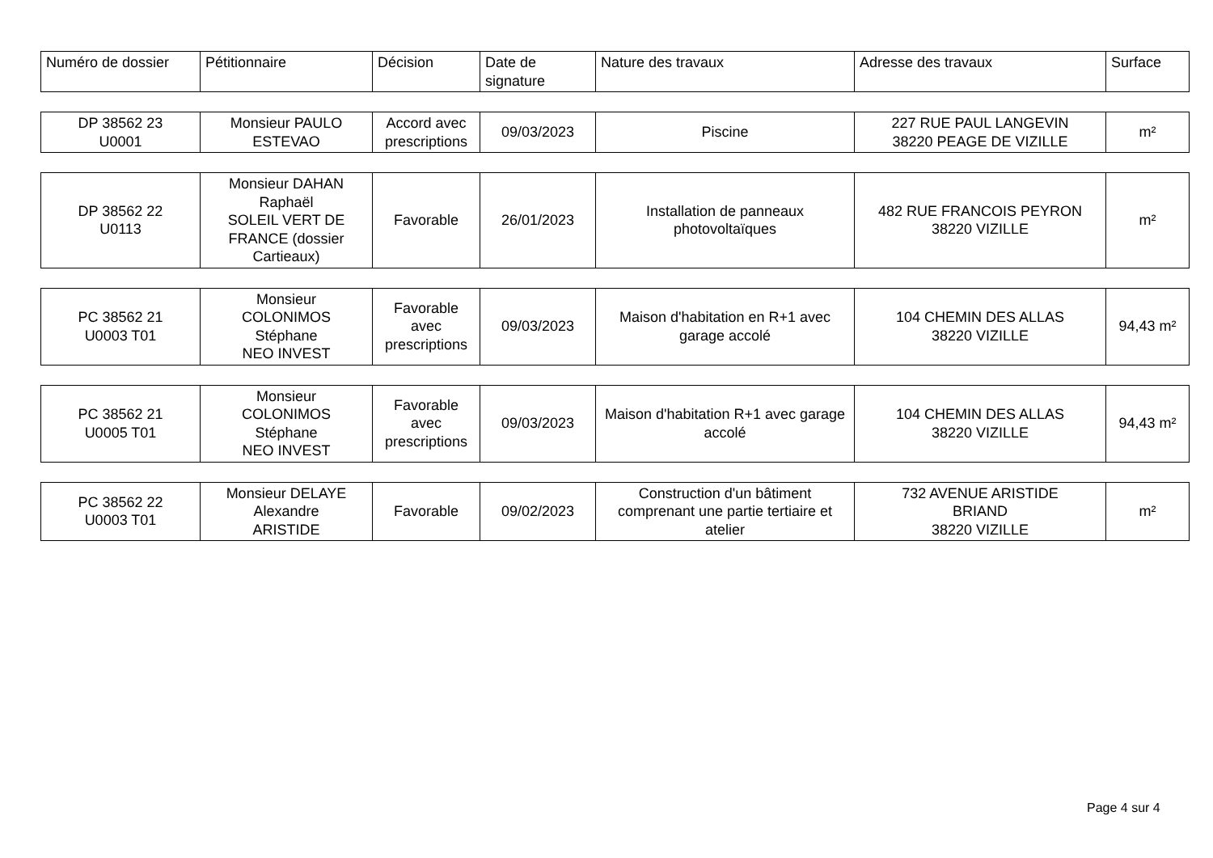| Numéro de dossier | Pétitionnaire | Décision | Date de signature | Nature des travaux | Adresse des travaux | Surface |
| --- | --- | --- | --- | --- | --- | --- |
| DP 38562 23 U0001 | Monsieur PAULO ESTEVAO | Accord avec prescriptions | 09/03/2023 | Piscine | 227 RUE PAUL LANGEVIN 38220 PEAGE DE VIZILLE | m² |
| DP 38562 22 U0113 | Monsieur DAHAN Raphaël SOLEIL VERT DE FRANCE (dossier Cartieaux) | Favorable | 26/01/2023 | Installation de panneaux photovoltaïques | 482 RUE FRANCOIS PEYRON 38220 VIZILLE | m² |
| PC 38562 21 U0003 T01 | Monsieur COLONIMOS Stéphane NEO INVEST | Favorable avec prescriptions | 09/03/2023 | Maison d'habitation en R+1 avec garage accolé | 104 CHEMIN DES ALLAS 38220 VIZILLE | 94,43 m² |
| PC 38562 21 U0005 T01 | Monsieur COLONIMOS Stéphane NEO INVEST | Favorable avec prescriptions | 09/03/2023 | Maison d'habitation R+1 avec garage accolé | 104 CHEMIN DES ALLAS 38220 VIZILLE | 94,43 m² |
| PC 38562 22 U0003 T01 | Monsieur DELAYE Alexandre ARISTIDE | Favorable | 09/02/2023 | Construction d'un bâtiment comprenant une partie tertiaire et atelier | 732 AVENUE ARISTIDE BRIAND 38220 VIZILLE | m² |
Page 4 sur 4